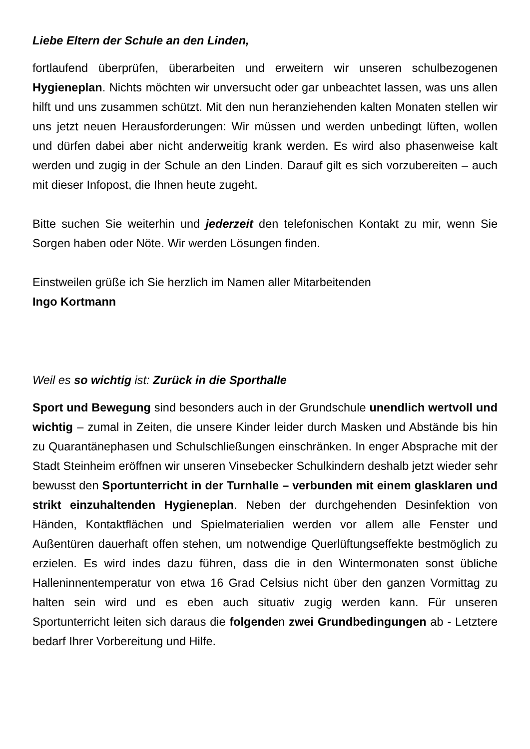Liebe Eltern der Schule an den Linden,
fortlaufend überprüfen, überarbeiten und erweitern wir unseren schulbezogenen Hygieneplan. Nichts möchten wir unversucht oder gar unbeachtet lassen, was uns allen hilft und uns zusammen schützt. Mit den nun heranziehenden kalten Monaten stellen wir uns jetzt neuen Herausforderungen: Wir müssen und werden unbedingt lüften, wollen und dürfen dabei aber nicht anderweitig krank werden. Es wird also phasenweise kalt werden und zugig in der Schule an den Linden. Darauf gilt es sich vorzubereiten – auch mit dieser Infopost, die Ihnen heute zugeht.
Bitte suchen Sie weiterhin und jederzeit den telefonischen Kontakt zu mir, wenn Sie Sorgen haben oder Nöte. Wir werden Lösungen finden.
Einstweilen grüße ich Sie herzlich im Namen aller Mitarbeitenden
Ingo Kortmann
Weil es so wichtig ist: Zurück in die Sporthalle
Sport und Bewegung sind besonders auch in der Grundschule unendlich wertvoll und wichtig – zumal in Zeiten, die unsere Kinder leider durch Masken und Abstände bis hin zu Quarantänephasen und Schulschließungen einschränken. In enger Absprache mit der Stadt Steinheim eröffnen wir unseren Vinsebecker Schulkindern deshalb jetzt wieder sehr bewusst den Sportunterricht in der Turnhalle – verbunden mit einem glasklaren und strikt einzuhaltenden Hygieneplan. Neben der durchgehenden Desinfektion von Händen, Kontaktflächen und Spielmaterialien werden vor allem alle Fenster und Außentüren dauerhaft offen stehen, um notwendige Querlüftungseffekte bestmöglich zu erzielen. Es wird indes dazu führen, dass die in den Wintermonaten sonst übliche Halleninnentemperatur von etwa 16 Grad Celsius nicht über den ganzen Vormittag zu halten sein wird und es eben auch situativ zugig werden kann. Für unseren Sportunterricht leiten sich daraus die folgenden zwei Grundbedingungen ab - Letztere bedarf Ihrer Vorbereitung und Hilfe.